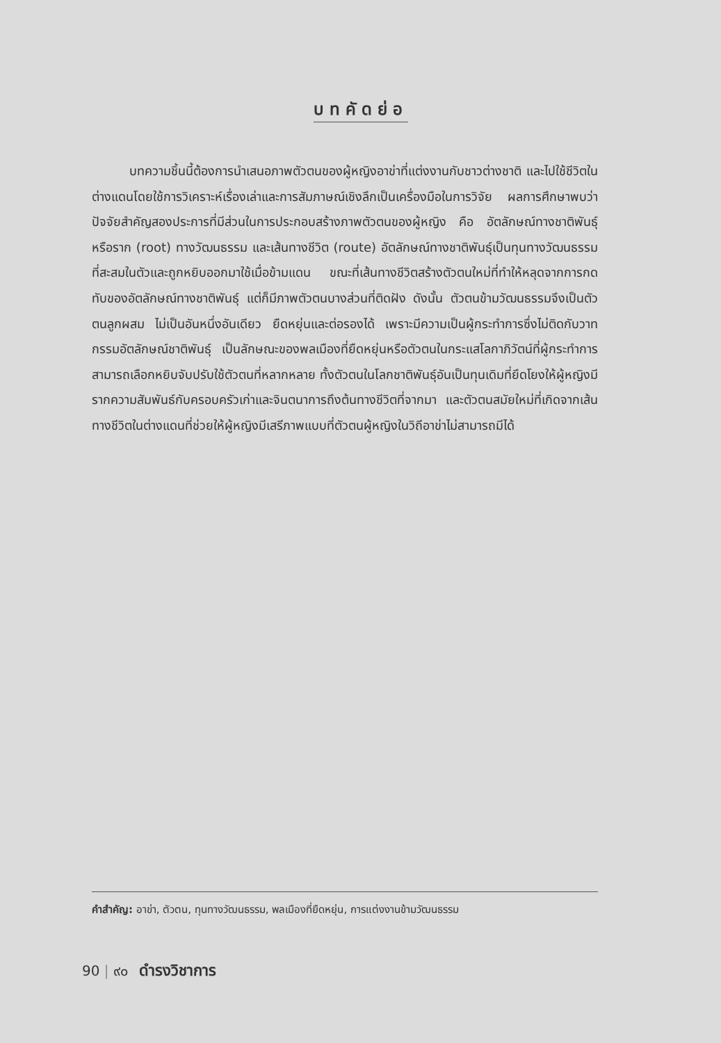บทคัดย่อ
   บทความชิ้นนี้ต้องการนำเสนอภาพตัวตนของผู้หญิงอาข่าที่แต่งงานกับชาวต่างชาติ และไปใช้ชีวิตในต่างแดนโดยใช้การวิเคราะห์เรื่องเล่าและการสัมภาษณ์เชิงลึกเป็นเครื่องมือในการวิจัย ผลการศึกษาพบว่า ปัจจัยสำคัญสองประการที่มีส่วนในการประกอบสร้างภาพตัวตนของผู้หญิง คือ อัตลักษณ์ทางชาติพันธุ์ หรือราก (root) ทางวัฒนธรรม และเส้นทางชีวิต (route) อัตลักษณ์ทางชาติพันธุ์เป็นทุนทางวัฒนธรรมที่สะสมในตัวและถูกหยิบออกมาใช้เมื่อข้ามแดน ขณะที่เส้นทางชีวิตสร้างตัวตนใหม่ที่ทำให้หลุดจากการกดทับของอัตลักษณ์ทางชาติพันธุ์ แต่ก็มีภาพตัวตนบางส่วนที่ติดฝัง ดังนั้น ตัวตนข้ามวัฒนธรรมจึงเป็นตัวตนลูกผสม ไม่เป็นอันหนึ่งอันเดียว ยืดหยุ่นและต่อรองได้ เพราะมีความเป็นผู้กระทำการซึ่งไม่ติดกับวาทกรรมอัตลักษณ์ชาติพันธุ์ เป็นลักษณะของพลเมืองที่ยืดหยุ่นหรือตัวตนในกระแสโลกาภิวัตน์ที่ผู้กระทำการสามารถเลือกหยิบจับปรับใช้ตัวตนที่หลากหลาย ทั้งตัวตนในโลกชาติพันธุ์อันเป็นทุนเดิมที่ยึดโยงให้ผู้หญิงมีรากความสัมพันธ์กับครอบครัวเก่าและจินตนาการถึงต้นทางชีวิตที่จากมา และตัวตนสมัยใหม่ที่เกิดจากเส้นทางชีวิตในต่างแดนที่ช่วยให้ผู้หญิงมีเสรีภาพแบบที่ตัวตนผู้หญิงในวิถีอาข่าไม่สามารถมีได้
คำสำคัญ: อาข่า, ตัวตน, ทุนทางวัฒนธรรม, พลเมืองที่ยืดหยุ่น, การแต่งงานข้ามวัฒนธรรม
90 | ๙๐ ดำรงวิชาการ